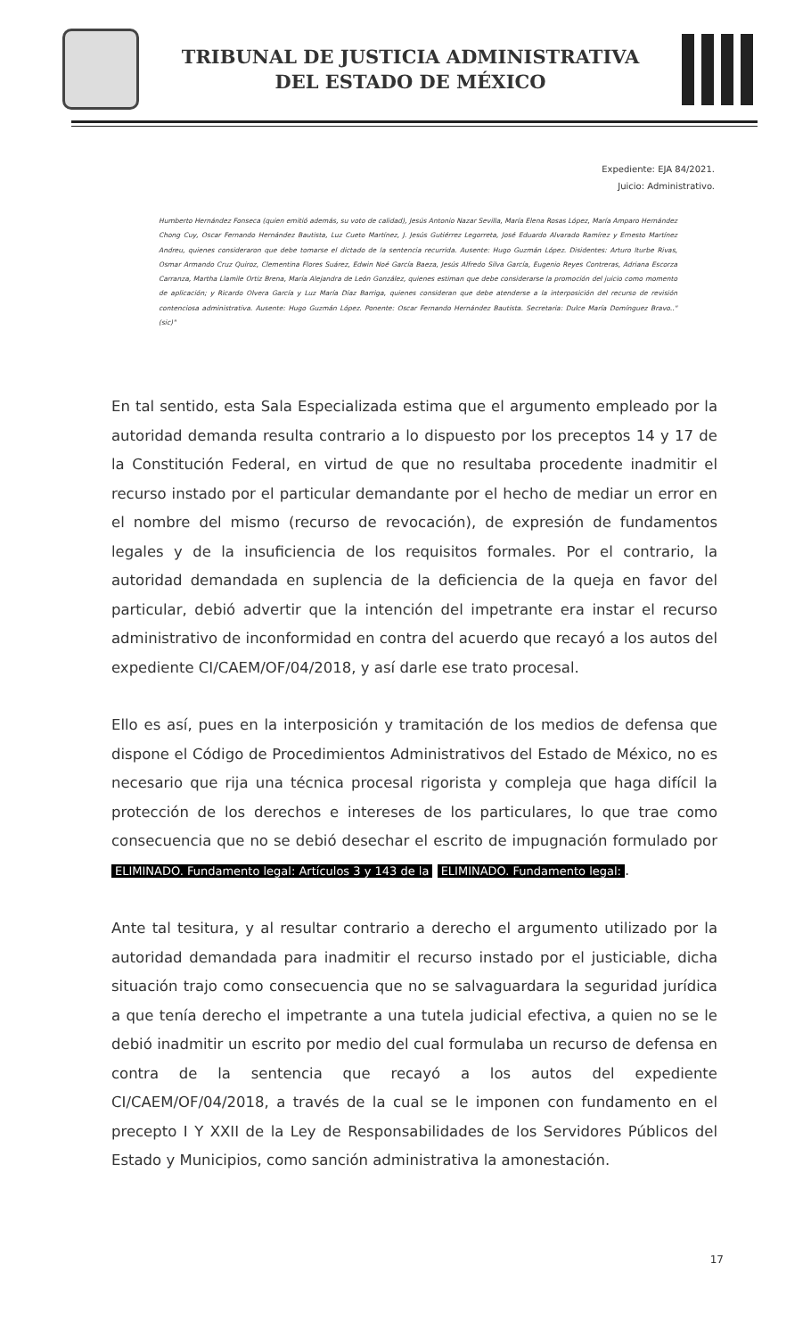TRIBUNAL DE JUSTICIA ADMINISTRATIVA
DEL ESTADO DE MÉXICO
Expediente: EJA 84/2021.
Juicio: Administrativo.
Humberto Hernández Fonseca (quien emitió además, su voto de calidad), Jesús Antonio Nazar Sevilla, María Elena Rosas López, María Amparo Hernández Chong Cuy, Oscar Fernando Hernández Bautista, Luz Cueto Martínez, J. Jesús Gutiérrez Legorreta, José Eduardo Alvarado Ramírez y Ernesto Martínez Andreu, quienes consideraron que debe tomarse el dictado de la sentencia recurrida. Ausente: Hugo Guzmán López. Disidentes: Arturo Iturbe Rivas, Osmar Armando Cruz Quiroz, Clementina Flores Suárez, Edwin Noé García Baeza, Jesús Alfredo Silva García, Eugenio Reyes Contreras, Adriana Escorza Carranza, Martha Llamile Ortiz Brena, María Alejandra de León González, quienes estiman que debe considerarse la promoción del juicio como momento de aplicación; y Ricardo Olvera García y Luz María Díaz Barriga, quienes consideran que debe atenderse a la interposición del recurso de revisión contenciosa administrativa. Ausente: Hugo Guzmán López. Ponente: Oscar Fernando Hernández Bautista. Secretaria: Dulce María Domínguez Bravo.." (sic)"
En tal sentido, esta Sala Especializada estima que el argumento empleado por la autoridad demanda resulta contrario a lo dispuesto por los preceptos 14 y 17 de la Constitución Federal, en virtud de que no resultaba procedente inadmitir el recurso instado por el particular demandante por el hecho de mediar un error en el nombre del mismo (recurso de revocación), de expresión de fundamentos legales y de la insuficiencia de los requisitos formales. Por el contrario, la autoridad demandada en suplencia de la deficiencia de la queja en favor del particular, debió advertir que la intención del impetrante era instar el recurso administrativo de inconformidad en contra del acuerdo que recayó a los autos del expediente CI/CAEM/OF/04/2018, y así darle ese trato procesal.
Ello es así, pues en la interposición y tramitación de los medios de defensa que dispone el Código de Procedimientos Administrativos del Estado de México, no es necesario que rija una técnica procesal rigorista y compleja que haga difícil la protección de los derechos e intereses de los particulares, lo que trae como consecuencia que no se debió desechar el escrito de impugnación formulado por ELIMINADO. Fundamento legal: Artículos 3 y 143 de la ELIMINADO. Fundamento legal:.
Ante tal tesitura, y al resultar contrario a derecho el argumento utilizado por la autoridad demandada para inadmitir el recurso instado por el justiciable, dicha situación trajo como consecuencia que no se salvaguardara la seguridad jurídica a que tenía derecho el impetrante a una tutela judicial efectiva, a quien no se le debió inadmitir un escrito por medio del cual formulaba un recurso de defensa en contra de la sentencia que recayó a los autos del expediente CI/CAEM/OF/04/2018, a través de la cual se le imponen con fundamento en el precepto I Y XXII de la Ley de Responsabilidades de los Servidores Públicos del Estado y Municipios, como sanción administrativa la amonestación.
17